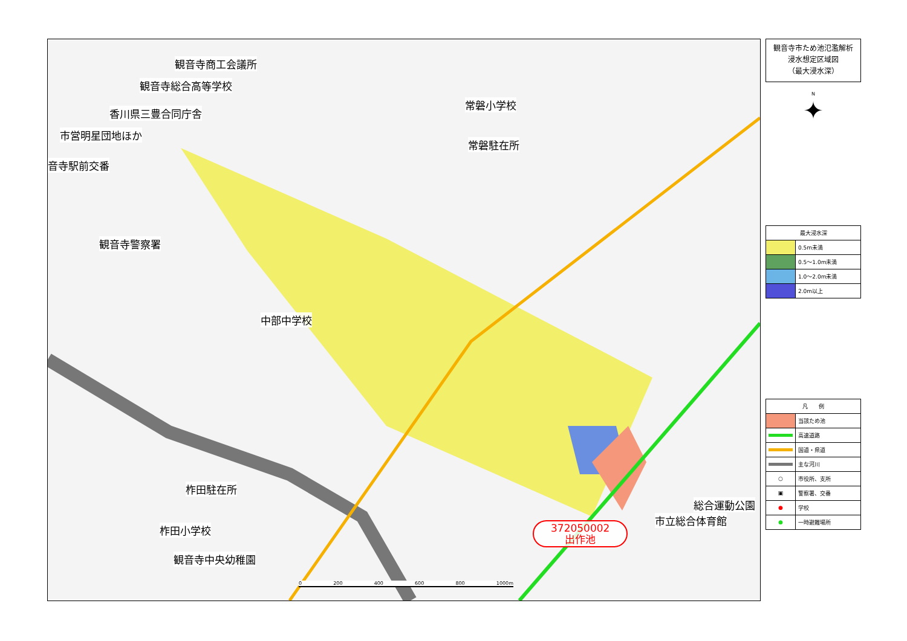観音寺商工会議所
観音寺総合高等学校
香川県三豊合同庁舎
市営明星団地ほか
音寺駅前交番
観音寺警察署
常磐小学校
常磐駐在所
中部中学校
柞田駐在所
柞田小学校
観音寺中央幼稚園
総合運動公園
市立総合体育館
372050002
出作池
0 200 400 600 800 1000m
観音寺市ため池氾濫解析
浸水想定区域図
（最大浸水深）
N
✦
| 最大浸水深 | |
| --- | --- |
| | 0.5m未満 |
| | 0.5～1.0m未満 |
| | 1.0～2.0m未満 |
| | 2.0m以上 |
| 凡 例 | |
| --- | --- |
| | 当該ため池 |
| | 高速道路 |
| | 国道・県道 |
| | 主な河川 |
| ○ | 市役所、支所 |
| ▣ | 警察署、交番 |
| ● | 学校 |
| ● | 一時避難場所 |